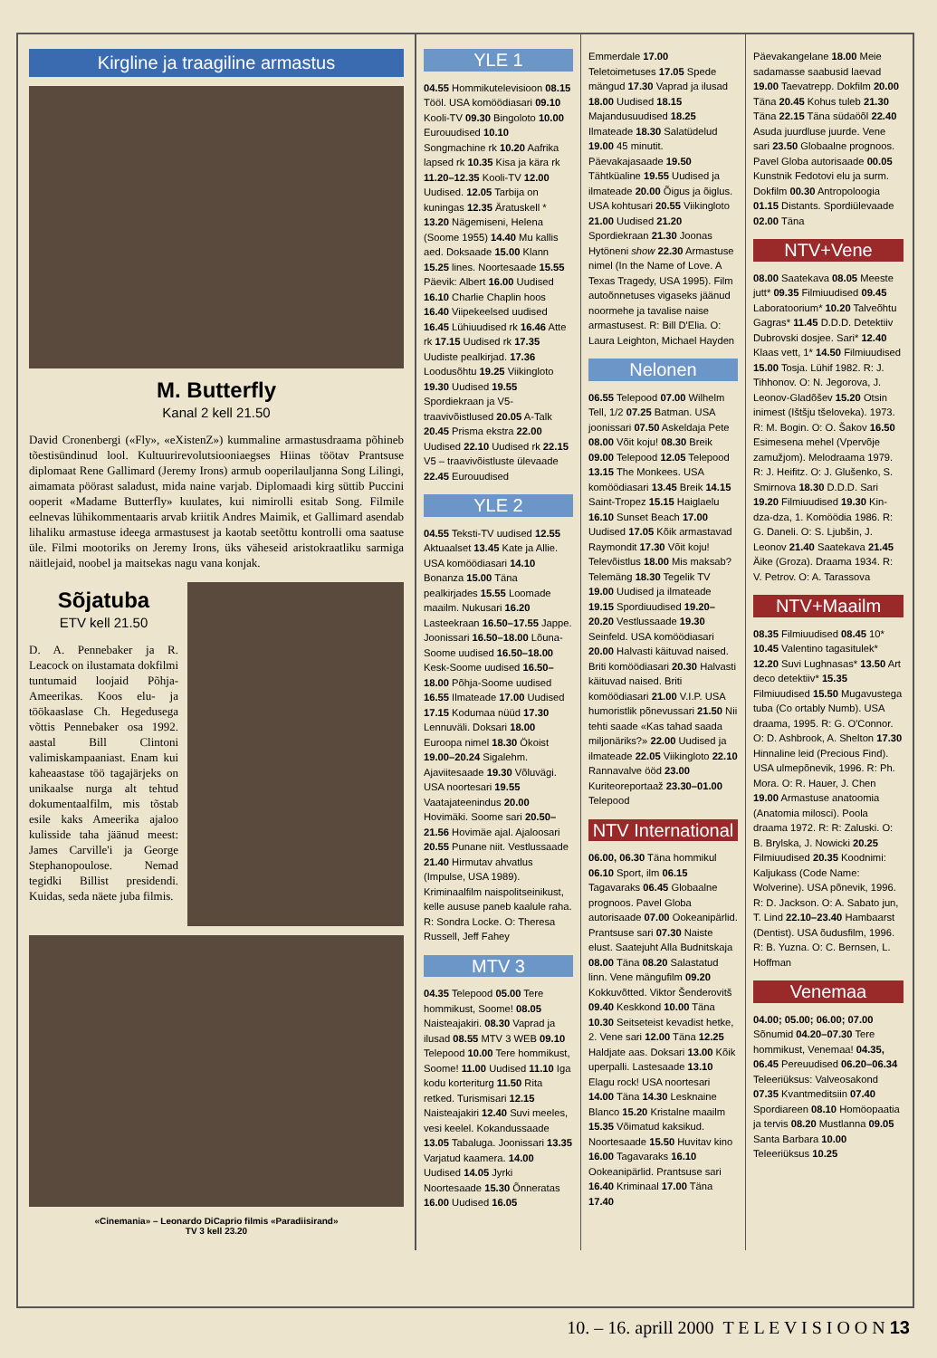Kirgline ja traagiline armastus
M. Butterfly
Kanal 2 kell 21.50
David Cronenbergi («Fly», «eXistenZ») kummaline armastusdraama põhineb tõestisündinud lool. Kultuurirevolutsiooniaegses Hiinas töötav Prantsuse diplomaat Rene Gallimard (Jeremy Irons) armub ooperilauljanna Song Lilingi, aimamata pöörast saladust, mida naine varjab. Diplomaadi kirg süttib Puccini ooperit «Madame Butterfly» kuulates, kui nimirolli esitab Song. Filmile eelnevas lühikommentaaris arvab kriitik Andres Maimik, et Gallimard asendab lihaliku armastuse ideega armastusest ja kaotab seetõttu kontrolli oma saatuse üle. Filmi mootoriks on Jeremy Irons, üks väheseid aristokraatliku sarmiga näitlejaid, noobel ja maitsekas nagu vana konjak.
Sõjatuba
ETV kell 21.50
D. A. Pennebaker ja R. Leacock on ilustamata dokfilmi tuntumaid loojaid Põhja-Ameerikas. Koos elu- ja töökaaslase Ch. Hegedusega võttis Pennebaker osa 1992. aastal Bill Clintoni valimiskampaaniast. Enam kui kaheaastase töö tagajärjeks on unikaalse nurga alt tehtud dokumentaalfilm, mis tõstab esile kaks Ameerika ajaloo kulisside taha jäänud meest: James Carville'i ja George Stephanopoulose. Nemad tegidki Billist presidendi. Kuidas, seda näete juba filmis.
«Cinemania» – Leonardo DiCaprio filmis «Paradiisirand»
TV 3 kell 23.20
YLE 1
04.55 Hommikutelevisioon 08.15 Tööl. USA komöödiasari 09.10 Kooli-TV 09.30 Bingoloto 10.00 Eurouudised 10.10 Songmachine rk 10.20 Aafrika lapsed rk 10.35 Kisa ja kära rk 11.20–12.35 Kooli-TV 12.00 Uudised. 12.05 Tarbija on kuningas 12.35 Äratuskell * 13.20 Nägemiseni, Helena (Soome 1955) 14.40 Mu kallis aed. Doksaade 15.00 Klann 15.25 lines. Noortesaade 15.55 Päevik: Albert 16.00 Uudised 16.10 Charlie Chaplin hoos 16.40 Viipekeelsed uudised 16.45 Lühiuudised rk 16.46 Atte rk 17.15 Uudised rk 17.35 Uudiste pealkirjad. 17.36 Loodusõhtu 19.25 Viikingloto 19.30 Uudised 19.55 Spordiekraan ja V5-traavivõistlused 20.05 A-Talk 20.45 Prisma ekstra 22.00 Uudised 22.10 Uudised rk 22.15 V5 – traavivõistluste ülevaade 22.45 Eurouudised
YLE 2
04.55 Teksti-TV uudised 12.55 Aktuaalset 13.45 Kate ja Allie. USA komöödiasari 14.10 Bonanza 15.00 Täna pealkirjades 15.55 Loomade maailm. Nukusari 16.20 Lasteekraan 16.50–17.55 Jappe. Joonissari 16.50–18.00 Lõuna-Soome uudised 16.50–18.00 Kesk-Soome uudised 16.50–18.00 Põhja-Soome uudised 16.55 Ilmateade 17.00 Uudised 17.15 Kodumaa nüüd 17.30 Lennuväli. Doksari 18.00 Euroopa nimel 18.30 Ökoist 19.00–20.24 Sigalehm. Ajaviitesaade 19.30 Võluvägi. USA noortesari 19.55 Vaatajateenindus 20.00 Hovimäki. Soome sari 20.50–21.56 Hovimäe ajal. Ajaloosari 20.55 Punane niit. Vestlussaade 21.40 Hirmutav ahvatlus (Impulse, USA 1989). Kriminaalfilm naispolitseinikust, kelle aususe paneb kaalule raha. R: Sondra Locke. O: Theresa Russell, Jeff Fahey
MTV 3
04.35 Telepood 05.00 Tere hommikust, Soome! 08.05 Naisteajakiri. 08.30 Vaprad ja ilusad 08.55 MTV 3 WEB 09.10 Telepood 10.00 Tere hommikust, Soome! 11.00 Uudised 11.10 Iga kodu korteriturg 11.50 Rita retked. Turismisari 12.15 Naisteajakiri 12.40 Suvi meeles, vesi keelel. Kokandussaade 13.05 Tabaluga. Joonissari 13.35 Varjatud kaamera. 14.00 Uudised 14.05 Jyrki Noortesaade 15.30 Õnneratas 16.00 Uudised 16.05
Emmerdale 17.00 Teletoimetuses 17.05 Spede mängud 17.30 Vaprad ja ilusad 18.00 Uudised 18.15 Majandusuudised 18.25 Ilmateade 18.30 Salatüdelud 19.00 45 minutit. Päevakajasaade 19.50 Tähtküaline 19.55 Uudised ja ilmateade 20.00 Õigus ja õiglus. USA kohtusari 20.55 Viikingloto 21.00 Uudised 21.20 Spordiekraan 21.30 Joonas Hytöneni show 22.30 Armastuse nimel (In the Name of Love. A Texas Tragedy, USA 1995). Film autoõnnetuses vigaseks jäänud noormehe ja tavalise naise armastusest. R: Bill D'Elia. O: Laura Leighton, Michael Hayden
Nelonen
06.55 Telepood 07.00 Wilhelm Tell, 1/2 07.25 Batman. USA joonissari 07.50 Askeldaja Pete 08.00 Võit koju! 08.30 Breik 09.00 Telepood 12.05 Telepood 13.15 The Monkees. USA komöödiasari 13.45 Breik 14.15 Saint-Tropez 15.15 Haiglaelu 16.10 Sunset Beach 17.00 Uudised 17.05 Kõik armastavad Raymondit 17.30 Võit koju! Televõistlus 18.00 Mis maksab? Telemäng 18.30 Tegelik TV 19.00 Uudised ja ilmateade 19.15 Spordiuudised 19.20–20.20 Vestlussaade 19.30 Seinfeld. USA komöödiasari 20.00 Halvasti käituvad naised. Briti komöödiasari 20.30 Halvasti käituvad naised. Briti komöödiasari 21.00 V.I.P. USA humoristlik põnevussari 21.50 Nii tehti saade «Kas tahad saada miljonäriks?» 22.00 Uudised ja ilmateade 22.05 Viikingloto 22.10 Rannavalve ööd 23.00 Kuriteoreportaaž 23.30–01.00 Telepood
NTV International
06.00, 06.30 Täna hommikul 06.10 Sport, ilm 06.15 Tagavaraks 06.45 Globaalne prognoos. Pavel Globa autorisaade 07.00 Ookeanipärlid. Prantsuse sari 07.30 Naiste elust. Saatejuht Alla Budnitskaja 08.00 Täna 08.20 Salastatud linn. Vene mängufilm 09.20 Kokkuvõtted. Viktor Šenderovitš 09.40 Keskkond 10.00 Täna 10.30 Seitseteist kevadist hetke, 2. Vene sari 12.00 Täna 12.25 Haldjate aas. Doksari 13.00 Kõik uperpalli. Lastesaade 13.10 Elagu rock! USA noortesari 14.00 Täna 14.30 Lesknaine Blanco 15.20 Kristalne maailm 15.35 Võimatud kaksikud. Noortesaade 15.50 Huvitav kino 16.00 Tagavaraks 16.10 Ookeanipärlid. Prantsuse sari 16.40 Kriminaal 17.00 Täna 17.40
Päevakangelane 18.00 Meie sadamasse saabusid laevad 19.00 Taevatrepp. Dokfilm 20.00 Täna 20.45 Kohus tuleb 21.30 Täna 22.15 Täna südaöõl 22.40 Asuda juurdluse juurde. Vene sari 23.50 Globaalne prognoos. Pavel Globa autorisaade 00.05 Kunstnik Fedotovi elu ja surm. Dokfilm 00.30 Antropoloogia 01.15 Distants. Spordiülevaade 02.00 Täna
NTV+Vene
08.00 Saatekava 08.05 Meeste jutt* 09.35 Filmiuudised 09.45 Laboratoorium* 10.20 Talveõhtu Gagras* 11.45 D.D.D. Detektiiv Dubrovski dosjee. Sari* 12.40 Klaas vett, 1* 14.50 Filmiuudised 15.00 Tosja. Lühif 1982. R: J. Tihhonov. O: N. Jegorova, J. Leonov-Gladõšev 15.20 Otsin inimest (Ištšju tšeloveka). 1973. R: M. Bogin. O: O. Šakov 16.50 Esimesena mehel (Vpervõje zamužjom). Melodraama 1979. R: J. Heifitz. O: J. Glušenko, S. Smirnova 18.30 D.D.D. Sari 19.20 Filmiuudised 19.30 Kin-dza-dza, 1. Komöödia 1986. R: G. Daneli. O: S. Ljubšin, J. Leonov 21.40 Saatekava 21.45 Äike (Groza). Draama 1934. R: V. Petrov. O: A. Tarassova
NTV+Maailm
08.35 Filmiuudised 08.45 10* 10.45 Valentino tagasitulek* 12.20 Suvi Lughnasas* 13.50 Art deco detektiiv* 15.35 Filmiuudised 15.50 Mugavustega tuba (Co ortably Numb). USA draama, 1995. R: G. O'Connor. O: D. Ashbrook, A. Shelton 17.30 Hinnaline leid (Precious Find). USA ulmepõnevik, 1996. R: Ph. Mora. O: R. Hauer, J. Chen 19.00 Armastuse anatoomia (Anatomia milosci). Poola draama 1972. R: R: Zaluski. O: B. Brylska, J. Nowicki 20.25 Filmiuudised 20.35 Koodnimi: Kaljukass (Code Name: Wolverine). USA põnevik, 1996. R: D. Jackson. O: A. Sabato jun, T. Lind 22.10–23.40 Hambaarst (Dentist). USA õudusfilm, 1996. R: B. Yuzna. O: C. Bernsen, L. Hoffman
Venemaa
04.00; 05.00; 06.00; 07.00 Sõnumid 04.20–07.30 Tere hommikust, Venemaa! 04.35, 06.45 Pereuudised 06.20–06.34 Teleeriüksus: Valveosakond 07.35 Kvantmeditsiin 07.40 Spordiareen 08.10 Homöopaatia ja tervis 08.20 Mustlanna 09.05 Santa Barbara 10.00 Teleeriüksus 10.25
10. – 16. aprill 2000 T E L E V I S I O O N 13